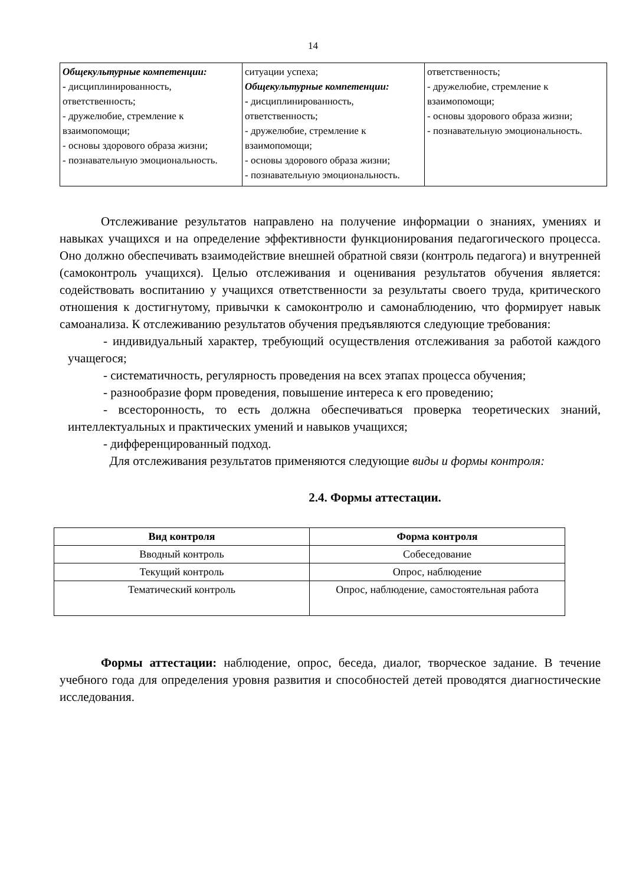14
| Общекультурные компетенции: - дисциплинированность, ответственность; - дружелюбие, стремление к взаимопомощи; - основы здорового образа жизни; - познавательную эмоциональность. | ситуации успеха; Общекультурные компетенции: - дисциплинированность, ответственность; - дружелюбие, стремление к взаимопомощи; - основы здорового образа жизни; - познавательную эмоциональность. | ответственность; - дружелюбие, стремление к взаимопомощи; - основы здорового образа жизни; - познавательную эмоциональность. |
Отслеживание результатов направлено на получение информации о знаниях, умениях и навыках учащихся и на определение эффективности функционирования педагогического процесса. Оно должно обеспечивать взаимодействие внешней обратной связи (контроль педагога) и внутренней (самоконтроль учащихся). Целью отслеживания и оценивания результатов обучения является: содействовать воспитанию у учащихся ответственности за результаты своего труда, критического отношения к достигнутому, привычки к самоконтролю и самонаблюдению, что формирует навык самоанализа. К отслеживанию результатов обучения предъявляются следующие требования:
- индивидуальный характер, требующий осуществления отслеживания за работой каждого учащегося;
- систематичность, регулярность проведения на всех этапах процесса обучения;
- разнообразие форм проведения, повышение интереса к его проведению;
- всесторонность, то есть должна обеспечиваться проверка теоретических знаний, интеллектуальных и практических умений и навыков учащихся;
- дифференцированный подход.
Для отслеживания результатов применяются следующие виды и формы контроля:
2.4. Формы аттестации.
| Вид контроля | Форма контроля |
| --- | --- |
| Вводный контроль | Собеседование |
| Текущий контроль | Опрос, наблюдение |
| Тематический контроль | Опрос, наблюдение, самостоятельная работа |
Формы аттестации: наблюдение, опрос, беседа, диалог, творческое задание. В течение учебного года для определения уровня развития и способностей детей проводятся диагностические исследования.